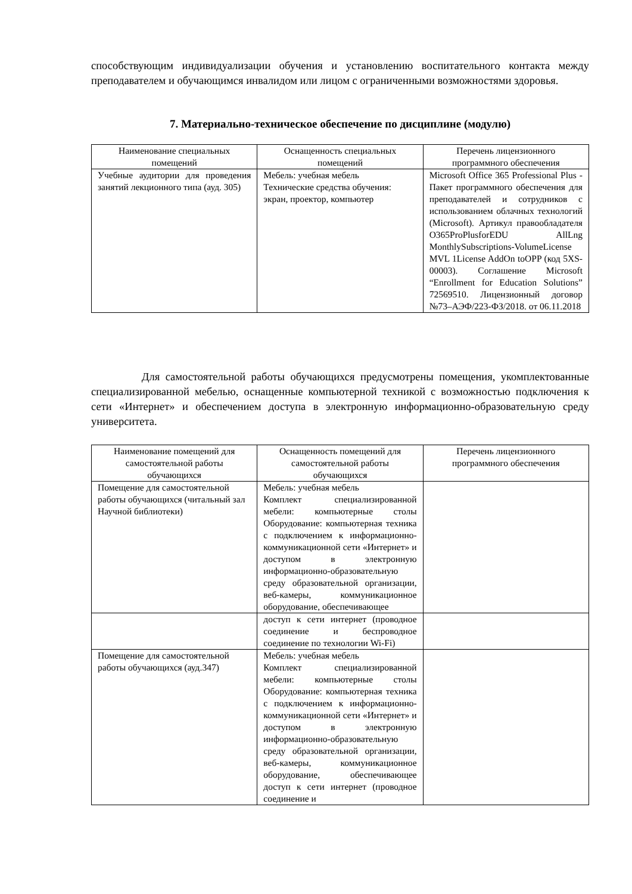способствующим индивидуализации обучения и установлению воспитательного контакта между преподавателем и обучающимся инвалидом или лицом с ограниченными возможностями здоровья.
7. Материально-техническое обеспечение по дисциплине (модулю)
| Наименование специальных помещений | Оснащенность специальных помещений | Перечень лицензионного программного обеспечения |
| --- | --- | --- |
| Учебные аудитории для проведения занятий лекционного типа (ауд. 305) | Мебель: учебная мебель Технические средства обучения: экран, проектор, компьютер | Microsoft Office 365 Professional Plus - Пакет программного обеспечения для преподавателей и сотрудников с использованием облачных технологий (Microsoft). Артикул правообладателя O365ProPlusforEDU AllLng MonthlySubscriptions-VolumeLicense MVL 1License AddOn toOPP (код 5XS-00003). Соглашение Microsoft “Enrollment for Education Solutions” 72569510. Лицензионный договор №73–АЭФ/223-ФЗ/2018. от 06.11.2018 |
Для самостоятельной работы обучающихся предусмотрены помещения, укомплектованные специализированной мебелью, оснащенные компьютерной техникой с возможностью подключения к сети «Интернет» и обеспечением доступа в электронную информационно-образовательную среду университета.
| Наименование помещений для самостоятельной работы обучающихся | Оснащенность помещений для самостоятельной работы обучающихся | Перечень лицензионного программного обеспечения |
| --- | --- | --- |
| Помещение для самостоятельной работы обучающихся (читальный зал Научной библиотеки) | Мебель: учебная мебель Комплект специализированной мебели: компьютерные столы Оборудование: компьютерная техника с подключением к информационно-коммуникационной сети «Интернет» и доступом в электронную информационно-образовательную среду образовательной организации, веб-камеры, коммуникационное оборудование, обеспечивающее | |
| | доступ к сети интернет (проводное соединение и беспроводное соединение по технологии Wi-Fi) | |
| Помещение для самостоятельной работы обучающихся (ауд.347) | Мебель: учебная мебель Комплект специализированной мебели: компьютерные столы Оборудование: компьютерная техника с подключением к информационно-коммуникационной сети «Интернет» и доступом в электронную информационно-образовательную среду образовательной организации, веб-камеры, коммуникационное оборудование, обеспечивающее доступ к сети интернет (проводное соединение и | |